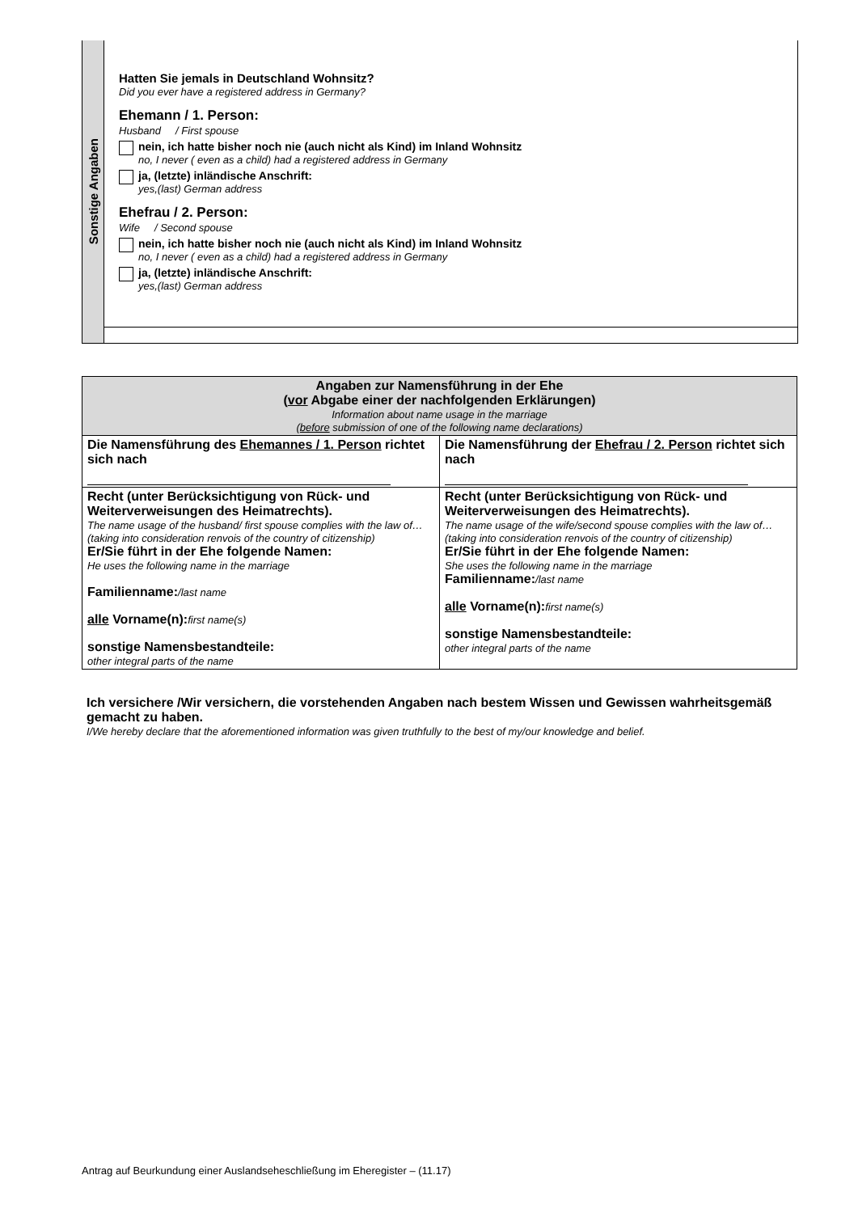Sonstige Angaben
Hatten Sie jemals in Deutschland Wohnsitz?
Did you ever have a registered address in Germany?
Ehemann / 1. Person:
Husband / First spouse
nein, ich hatte bisher noch nie (auch nicht als Kind) im Inland Wohnsitz
no, I never ( even as a child) had a registered address in Germany
ja, (letzte) inländische Anschrift:
yes,(last) German address
Ehefrau / 2. Person:
Wife / Second spouse
nein, ich hatte bisher noch nie (auch nicht als Kind) im Inland Wohnsitz
no, I never ( even as a child) had a registered address in Germany
ja, (letzte) inländische Anschrift:
yes,(last) German address
| Angaben zur Namensführung in der Ehe ( vor Abgabe einer der nachfolgenden Erklärungen) Information about name usage in the marriage ( before submission of one of the following name declarations) | |
| Die Namensführung des Ehemannes / 1. Person richtet sich nach | Die Namensführung der Ehefrau / 2. Person richtet sich nach |
| Recht (unter Berücksichtigung von Rück- und Weiterverweisungen des Heimatrechts). The name usage of the husband/ first spouse complies with the law of…(taking into consideration renvois of the country of citizenship) Er/Sie führt in der Ehe folgende Namen: He uses the following name in the marriage Familienname: /last name alle Vorname(n): first name(s) sonstige Namensbestandteile: other integral parts of the name | Recht (unter Berücksichtigung von Rück- und Weiterverweisungen des Heimatrechts). The name usage of the wife/second spouse complies with the law of…(taking into consideration renvois of the country of citizenship) Er/Sie führt in der Ehe folgende Namen: She uses the following name in the marriage Familienname: /last name alle Vorname(n): first name(s) sonstige Namensbestandteile: other integral parts of the name |
Ich versichere /Wir versichern, die vorstehenden Angaben nach bestem Wissen und Gewissen wahrheitsgemäß gemacht zu haben.
I/We hereby declare that the aforementioned information was given truthfully to the best of my/our knowledge and belief.
Antrag auf Beurkundung einer Auslandseheschließung im Eheregister – (11.17)